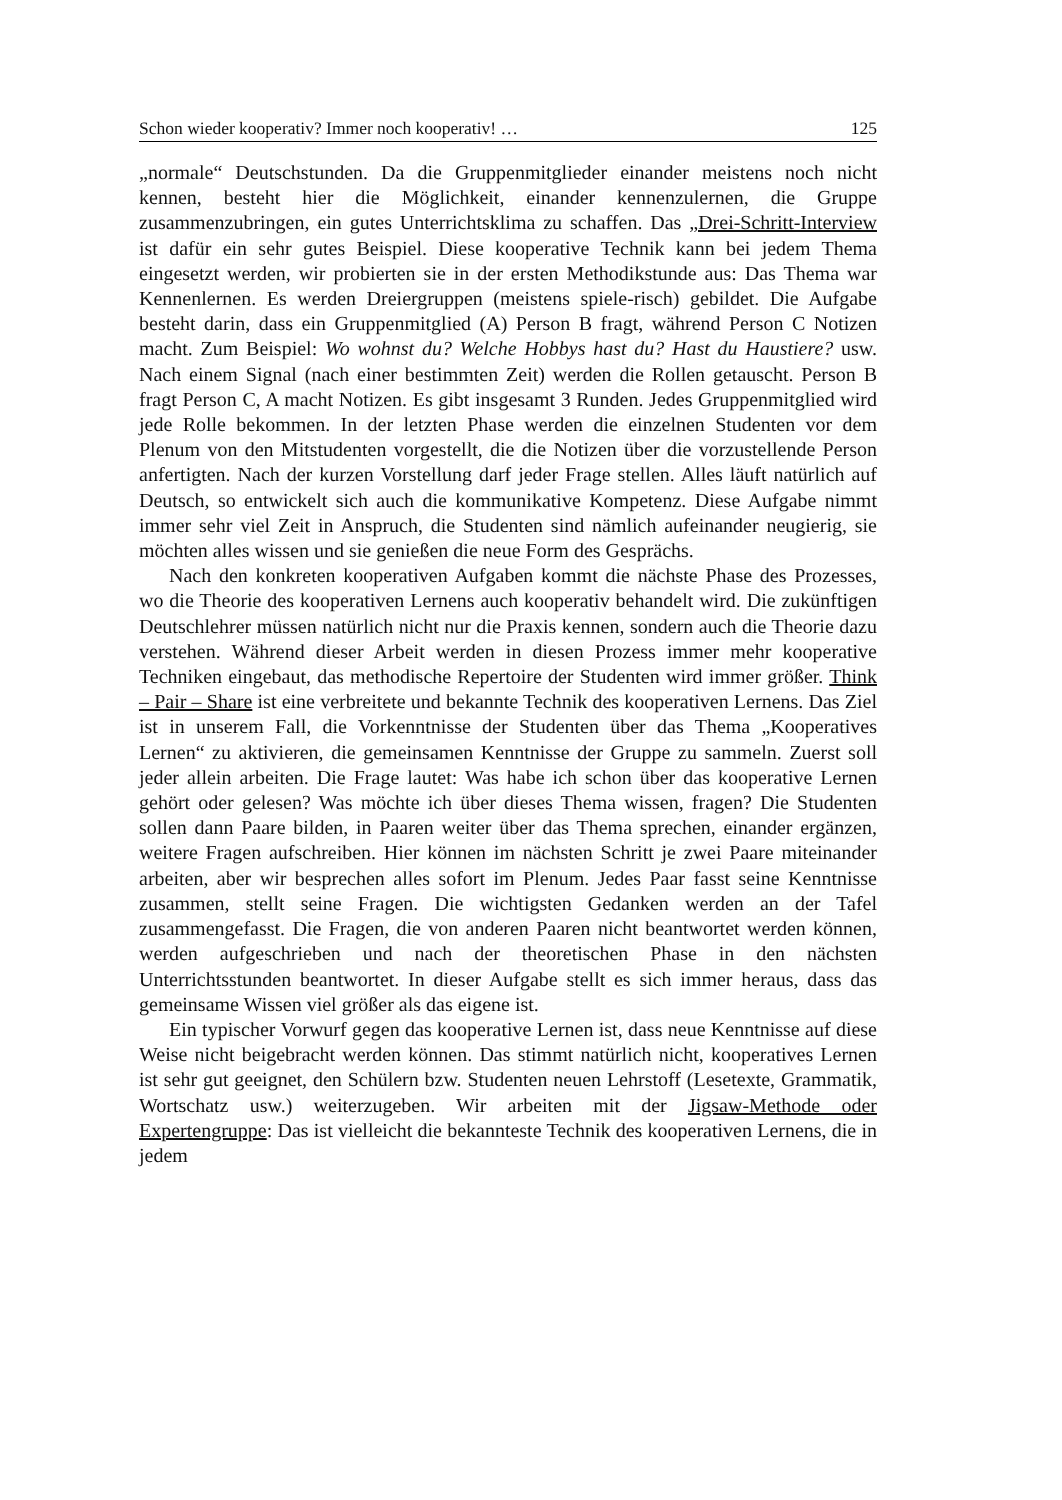Schon wieder kooperativ? Immer noch kooperativ! … 125
„normale“ Deutschstunden. Da die Gruppenmitglieder einander meistens noch nicht kennen, besteht hier die Möglichkeit, einander kennenzulernen, die Gruppe zusammenzubringen, ein gutes Unterrichtsklima zu schaffen. Das „Drei-Schritt-Interview ist dafür ein sehr gutes Beispiel. Diese kooperative Technik kann bei jedem Thema eingesetzt werden, wir probierten sie in der ersten Methodikstunde aus: Das Thema war Kennenlernen. Es werden Dreiergruppen (meistens spiele-risch) gebildet. Die Aufgabe besteht darin, dass ein Gruppenmitglied (A) Person B fragt, während Person C Notizen macht. Zum Beispiel: Wo wohnst du? Welche Hobbys hast du? Hast du Haustiere? usw. Nach einem Signal (nach einer bestimmten Zeit) werden die Rollen getauscht. Person B fragt Person C, A macht Notizen. Es gibt insgesamt 3 Runden. Jedes Gruppenmitglied wird jede Rolle bekommen. In der letzten Phase werden die einzelnen Studenten vor dem Plenum von den Mitstudenten vorgestellt, die die Notizen über die vorzustellende Person anfertigten. Nach der kurzen Vorstellung darf jeder Frage stellen. Alles läuft natürlich auf Deutsch, so entwickelt sich auch die kommunikative Kompetenz. Diese Aufgabe nimmt immer sehr viel Zeit in Anspruch, die Studenten sind nämlich aufeinander neugierig, sie möchten alles wissen und sie genießen die neue Form des Gesprächs.
Nach den konkreten kooperativen Aufgaben kommt die nächste Phase des Prozesses, wo die Theorie des kooperativen Lernens auch kooperativ behandelt wird. Die zukünftigen Deutschlehrer müssen natürlich nicht nur die Praxis kennen, sondern auch die Theorie dazu verstehen. Während dieser Arbeit werden in diesen Prozess immer mehr kooperative Techniken eingebaut, das methodische Repertoire der Studenten wird immer größer. Think – Pair – Share ist eine verbreitete und bekannte Technik des kooperativen Lernens. Das Ziel ist in unserem Fall, die Vorkenntnisse der Studenten über das Thema „Kooperatives Lernen“ zu aktivieren, die gemeinsamen Kenntnisse der Gruppe zu sammeln. Zuerst soll jeder allein arbeiten. Die Frage lautet: Was habe ich schon über das kooperative Lernen gehört oder gelesen? Was möchte ich über dieses Thema wissen, fragen? Die Studenten sollen dann Paare bilden, in Paaren weiter über das Thema sprechen, einander ergänzen, weitere Fragen aufschreiben. Hier können im nächsten Schritt je zwei Paare miteinander arbeiten, aber wir besprechen alles sofort im Plenum. Jedes Paar fasst seine Kenntnisse zusammen, stellt seine Fragen. Die wichtigsten Gedanken werden an der Tafel zusammengefasst. Die Fragen, die von anderen Paaren nicht beantwortet werden können, werden aufgeschrieben und nach der theoretischen Phase in den nächsten Unterrichtsstunden beantwortet. In dieser Aufgabe stellt es sich immer heraus, dass das gemeinsame Wissen viel größer als das eigene ist.
Ein typischer Vorwurf gegen das kooperative Lernen ist, dass neue Kenntnisse auf diese Weise nicht beigebracht werden können. Das stimmt natürlich nicht, kooperatives Lernen ist sehr gut geeignet, den Schülern bzw. Studenten neuen Lehrstoff (Lesetexte, Grammatik, Wortschatz usw.) weiterzugeben. Wir arbeiten mit der Jigsaw-Methode oder Expertengruppe: Das ist vielleicht die bekannteste Technik des kooperativen Lernens, die in jedem